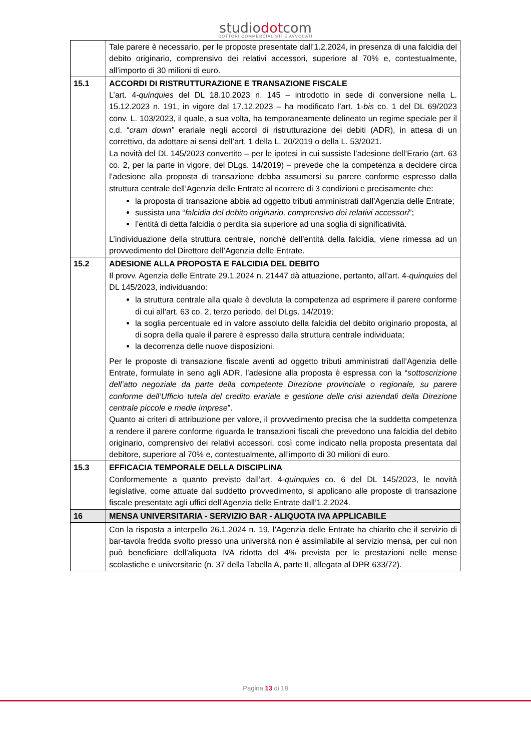studiodotcom
DOTTORI COMMERCIALISTI E AVVOCATI
| | Tale parere è necessario, per le proposte presentate dall’1.2.2024, in presenza di una falcidia del debito originario, comprensivo dei relativi accessori, superiore al 70% e, contestualmente, all’importo di 30 milioni di euro. |
| 15.1 | ACCORDI DI RISTRUTTURAZIONE E TRANSAZIONE FISCALE L’art. 4- quinquies del DL 18.10.2023 n. 145 – introdotto in sede di conversione nella L. 15.12.2023 n. 191, in vigore dal 17.12.2023 – ha modificato l’art. 1- bis co. 1 del DL 69/2023 conv. L. 103/2023, il quale, a sua volta, ha temporaneamente delineato un regime speciale per il c.d. “ cram down” erariale negli accordi di ristrutturazione dei debiti (ADR), in attesa di un correttivo, da adottare ai sensi dell’art. 1 della L. 20/2019 o della L. 53/2021. La novità del DL 145/2023 convertito – per le ipotesi in cui sussiste l’adesione dell’Erario (art. 63 co. 2, per la parte in vigore, del DLgs. 14/2019) – prevede che la competenza a decidere circa l’adesione alla proposta di transazione debba assumersi su parere conforme espresso dalla struttura centrale dell’Agenzia delle Entrate al ricorrere di 3 condizioni e precisamente che: la proposta di transazione abbia ad oggetto tributi amministrati dall’Agenzia delle Entrate; sussista una “ falcidia del debito originario, comprensivo dei relativi accessori ”; l’entità di detta falcidia o perdita sia superiore ad una soglia di significatività. L’individuazione della struttura centrale, nonché dell’entità della falcidia, viene rimessa ad un provvedimento del Direttore dell’Agenzia delle Entrate. |
| 15.2 | ADESIONE ALLA PROPOSTA E FALCIDIA DEL DEBITO Il provv. Agenzia delle Entrate 29.1.2024 n. 21447 dà attuazione, pertanto, all’art. 4- quinquies del DL 145/2023, individuando: la struttura centrale alla quale è devoluta la competenza ad esprimere il parere conforme di cui all’art. 63 co. 2, terzo periodo, del DLgs. 14/2019; la soglia percentuale ed in valore assoluto della falcidia del debito originario proposta, al di sopra della quale il parere è espresso dalla struttura centrale individuata; la decorrenza delle nuove disposizioni. Per le proposte di transazione fiscale aventi ad oggetto tributi amministrati dall’Agenzia delle Entrate, formulate in seno agli ADR, l’adesione alla proposta è espressa con la “ sottoscrizione dell’atto negoziale da parte della competente Direzione provinciale o regionale, su parere conforme dell’Ufficio tutela del credito erariale e gestione delle crisi aziendali della Direzione centrale piccole e medie imprese ”. Quanto ai criteri di attribuzione per valore, il provvedimento precisa che la suddetta competenza a rendere il parere conforme riguarda le transazioni fiscali che prevedono una falcidia del debito originario, comprensivo dei relativi accessori, così come indicato nella proposta presentata dal debitore, superiore al 70% e, contestualmente, all’importo di 30 milioni di euro. |
| 15.3 | EFFICACIA TEMPORALE DELLA DISCIPLINA Conformemente a quanto previsto dall’art. 4- quinquies co. 6 del DL 145/2023, le novità legislative, come attuate dal suddetto provvedimento, si applicano alle proposte di transazione fiscale presentate agli uffici dell’Agenzia delle Entrate dall’1.2.2024. |
| 16 | MENSA UNIVERSITARIA - SERVIZIO BAR - ALIQUOTA IVA APPLICABILE |
| | Con la risposta a interpello 26.1.2024 n. 19, l’Agenzia delle Entrate ha chiarito che il servizio di bar-tavola fredda svolto presso una università non è assimilabile al servizio mensa, per cui non può beneficiare dell’aliquota IVA ridotta del 4% prevista per le prestazioni nelle mense scolastiche e universitarie (n. 37 della Tabella A, parte II, allegata al DPR 633/72). |
Pagina 13 di 18